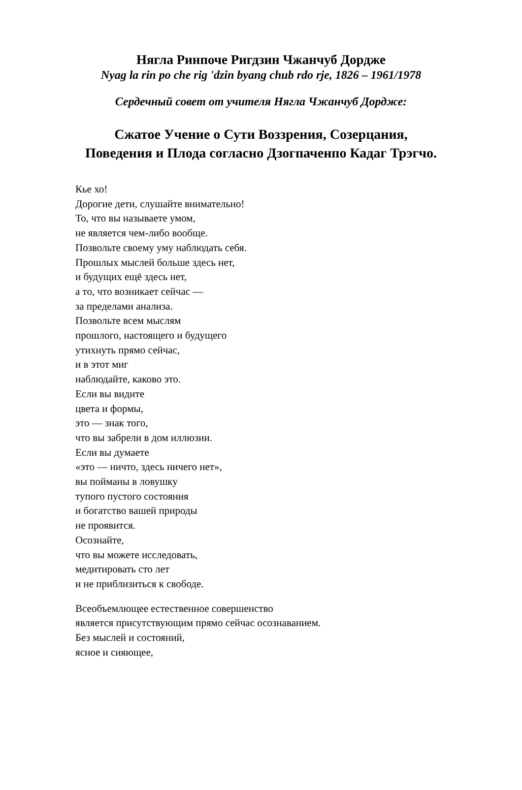Нягла Ринпоче Ригдзин Чжанчуб Дордже
Nyag la rin po che rig 'dzin byang chub rdo rje, 1826 – 1961/1978
Сердечный совет от учителя Нягла Чжанчуб Дордже:
Сжатое Учение о Сути Воззрения, Созерцания,
Поведения и Плода согласно Дзогпаченпо Кадаг Трэгчо.
Кье хо!
Дорогие дети, слушайте внимательно!
То, что вы называете умом,
не является чем-либо вообще.
Позвольте своему уму наблюдать себя.
Прошлых мыслей больше здесь нет,
и будущих ещё здесь нет,
а то, что возникает сейчас —
за пределами анализа.
Позвольте всем мыслям
прошлого, настоящего и будущего
утихнуть прямо сейчас,
и в этот миг
наблюдайте, каково это.
Если вы видите
цвета и формы,
это — знак того,
что вы забрели в дом иллюзии.
Если вы думаете
«это — ничто, здесь ничего нет»,
вы пойманы в ловушку
тупого пустого состояния
и богатство вашей природы
не проявится.
Осознайте,
что вы можете исследовать,
медитировать сто лет
и не приблизиться к свободе.
Всеобъемлющее естественное совершенство
является присутствующим прямо сейчас осознаванием.
Без мыслей и состояний,
ясное и сияющее,